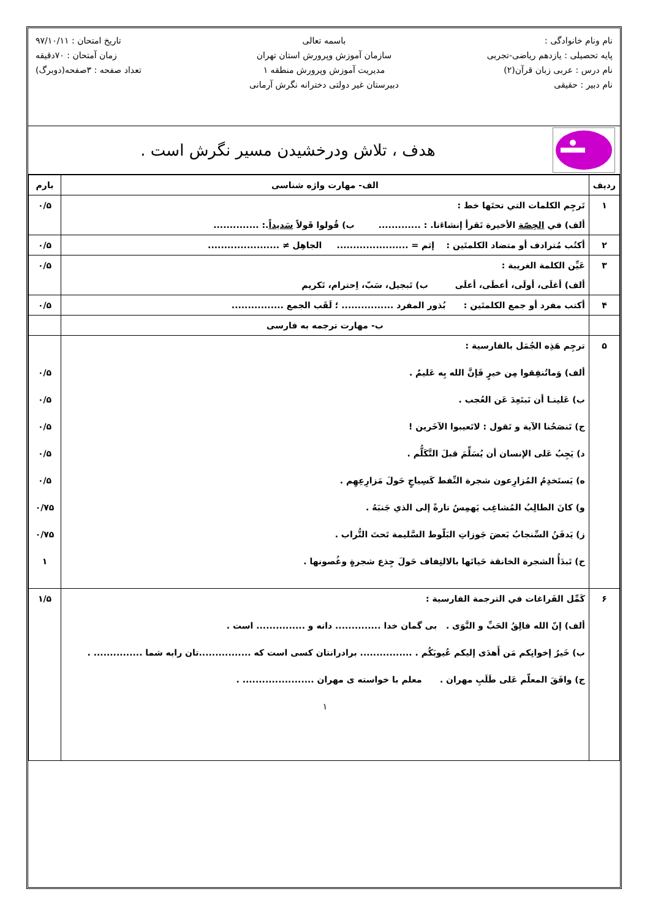نام ونام خانوادگی :
پایه تحصیلی : یازدهم ریاضی-تجربی
نام درس : عربی زبان قرآن(۲)
نام دبیر : حقیقی
باسمه تعالی
سازمان آموزش وپرورش استان تهران
مدیریت آموزش وپرورش منطقه ۱
دبیرستان غیر دولتی دخترانه نگرش آرمانی
تاریخ امتحان : ۹۷/۱۰/۱۱
زمان آمتحان : ۷۰دقیقه
تعداد صفحه : ۳صفحه(دوبرگ)
هدف ، تلاش ودرخشیدن مسیر نگرش است .
| ردیف | الف- مهارت واژه شناسی | بارم |
| --- | --- | --- |
| ۱ | تَرجِم الکلمات التي تحتَها خط : ألف) في الحِصّة الأخيرة نَقرأ إنشاءَنا. : ............. ب) قُولوا قَولاً سَديداً .: .............. | ۰/۵ |
| ۲ | أكتُب مُترادف أو متضاد الکلمتَین : إثم = ...................... الجاهِل ≠ ...................... | ۰/۵ |
| ۳ | عَیِّن الکلمة الغريبة : ألف) أغلَى، أولَى، أعطَى، أعلَى ب) تَبجيل، سَبّ، اِحترام، تَكريم | ۰/۵ |
| ۴ | أكتب مفرد أو جمع الکلمتَین : بُذور المفرد ................ ؛ لَقَب الجمع ................ | ۰/۵ |
| | ب- مهارت ترجمه به فارسی | |
| ۵ | ترجِم هَذِه الجُمَل بالفارسية : ألف) وَماتُنفِقوا مِن خيرٍ فَإنَّ الله بِه عَليمٌ . ب) عَلینـا أن نَبتَعِدَ عَن العُجب . ج) تَنصَحُنا الآية و تَقول : لاتَعيبوا الآخَرين ! د) يَجِبُ عَلى الإنسان أن يُسَلِّمَ قبلَ التَّكَلُّم . ه) يَستَخدِمُ المُزارِعون شجرة النِّفط كَسِياجٍ حَولَ مَزارِعِهِم . و) كانَ الطالِبُ المُشاغِب يَهمِسُ تارةً إلى الذي جَنبَهُ . ز) يَدفَنُ السِّنجابُ بَعضَ جَوزاتِ البَلّوط السَّليمة تَحتَ التُّراب . ح) تَبدَأُ الشجرة الخانقة حَياتَها بالالتِفاف حَولَ جِذع شجرةٍ وغُصونها . | ۰/۵ ۰/۵ ۰/۵ ۰/۵ ۰/۵ ۰/۷۵ ۰/۷۵ ۱ |
| ۶ | كَمِّل الفَراغات في الترجمة الفارسية : ألف) إنّ الله فالِقُ الحَبِّ و النَّوَى . بی گمان خدا .............. دانه و ............... است . ب) خَيرُ إخوانِكم مَن أَهدَى إليكم عُيوبَكُم . ................ برادرانتان کسی است که ................تان رابه شما ............... . ج) وافَقَ المعلّم عَلى طَلَبِ مهران . معلم با خواسته ی مهران ...................... . ۱ | ۱/۵ |